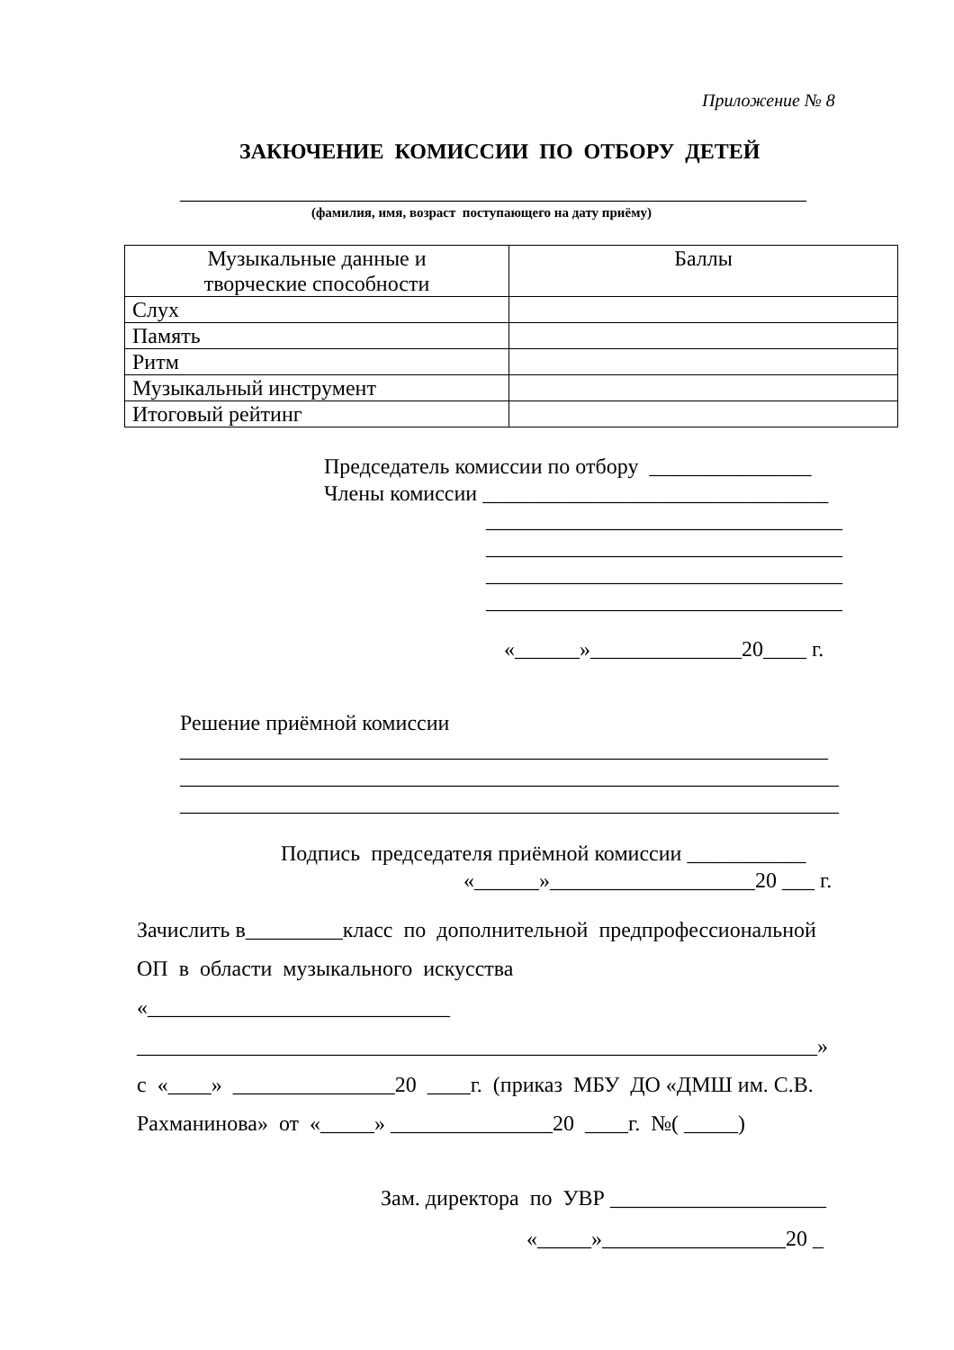Приложение № 8
ЗАКЮЧЕНИЕ КОМИССИИ ПО ОТБОРУ ДЕТЕЙ
__________________________________________________________
(фамилия, имя, возраст поступающего на дату приёму)
| Музыкальные данные и творческие способности | Баллы |
| --- | --- |
| Слух | |
| Память | |
| Ритм | |
| Музыкальный инструмент | |
| Итоговый рейтинг | |
Председатель комиссии по отбору _______________
Члены комиссии ________________________________
_________________________________
_________________________________
_________________________________
_________________________________
«______»______________20____ г.
Решение приёмной комиссии
____________________________________________________________
_____________________________________________________________
_____________________________________________________________
Подпись председателя приёмной комиссии ___________
«______»___________________20 ___ г.
Зачислить в_________класс по дополнительной предпрофессиональной
ОП в области музыкального искусства
«____________________________
_______________________________________________________________»
с «____» _______________20 ____г. (приказ МБУ ДО «ДМШ им. С.В.
Рахманинова» от «_____» _______________20 ____г. №( _____)
Зам. директора по УВР ____________________
«_____»_________________20 _